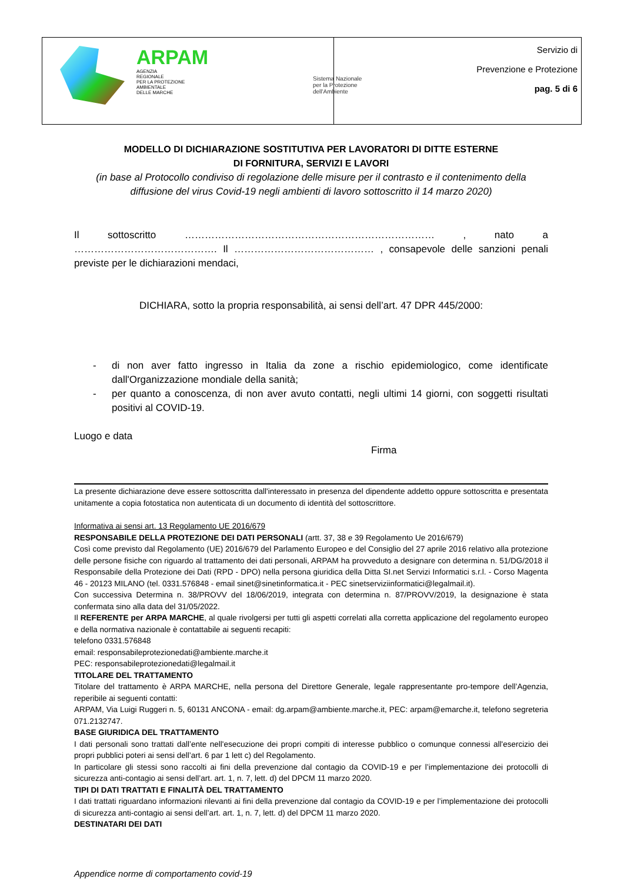| ARPAM AGENZIA REGIONALE PER LA PROTEZIONE AMBIENTALE DELLE MARCHE Sistema Nazionale per la Protezione dell'Ambiente | Servizio di Prevenzione e Protezione pag. 5 di 6 |
MODELLO DI DICHIARAZIONE SOSTITUTIVA PER LAVORATORI DI DITTE ESTERNE
DI FORNITURA, SERVIZI E LAVORI
(in base al Protocollo condiviso di regolazione delle misure per il contrasto e il contenimento della diffusione del virus Covid-19 negli ambienti di lavoro sottoscritto il 14 marzo 2020)
Il sottoscritto ………………………………………………………………… , nato a ……………………………………. Il …………………………………… , consapevole delle sanzioni penali previste per le dichiarazioni mendaci,
DICHIARA, sotto la propria responsabilità, ai sensi dell’art. 47 DPR 445/2000:
- di non aver fatto ingresso in Italia da zone a rischio epidemiologico, come identificate dall'Organizzazione mondiale della sanità;
- per quanto a conoscenza, di non aver avuto contatti, negli ultimi 14 giorni, con soggetti risultati positivi al COVID-19.
Luogo e data
Firma
La presente dichiarazione deve essere sottoscritta dall'interessato in presenza del dipendente addetto oppure sottoscritta e presentata unitamente a copia fotostatica non autenticata di un documento di identità del sottoscrittore.
Informativa ai sensi art. 13 Regolamento UE 2016/679
RESPONSABILE DELLA PROTEZIONE DEI DATI PERSONALI (artt. 37, 38 e 39 Regolamento Ue 2016/679)
Così come previsto dal Regolamento (UE) 2016/679 del Parlamento Europeo e del Consiglio del 27 aprile 2016 relativo alla protezione delle persone fisiche con riguardo al trattamento dei dati personali, ARPAM ha provveduto a designare con determina n. 51/DG/2018 il Responsabile della Protezione dei Dati (RPD - DPO) nella persona giuridica della Ditta SI.net Servizi Informatici s.r.l. - Corso Magenta 46 - 20123 MILANO (tel. 0331.576848 - email sinet@sinetinformatica.it - PEC sinetserviziinformatici@legalmail.it).
Con successiva Determina n. 38/PROVV del 18/06/2019, integrata con determina n. 87/PROVV/2019, la designazione è stata confermata sino alla data del 31/05/2022.
Il REFERENTE per ARPA MARCHE, al quale rivolgersi per tutti gli aspetti correlati alla corretta applicazione del regolamento europeo e della normativa nazionale è contattabile ai seguenti recapiti:
telefono 0331.576848
email: responsabileprotezionedati@ambiente.marche.it
PEC: responsabileprotezionedati@legalmail.it
TITOLARE DEL TRATTAMENTO
Titolare del trattamento è ARPA MARCHE, nella persona del Direttore Generale, legale rappresentante pro-tempore dell’Agenzia, reperibile ai seguenti contatti:
ARPAM, Via Luigi Ruggeri n. 5, 60131 ANCONA - email: dg.arpam@ambiente.marche.it, PEC: arpam@emarche.it, telefono segreteria 071.2132747.
BASE GIURIDICA DEL TRATTAMENTO
I dati personali sono trattati dall’ente nell'esecuzione dei propri compiti di interesse pubblico o comunque connessi all'esercizio dei propri pubblici poteri ai sensi dell’art. 6 par 1 lett c) del Regolamento.
In particolare gli stessi sono raccolti ai fini della prevenzione dal contagio da COVID-19 e per l’implementazione dei protocolli di sicurezza anti-contagio ai sensi dell’art. art. 1, n. 7, lett. d) del DPCM 11 marzo 2020.
TIPI DI DATI TRATTATI E FINALITÀ DEL TRATTAMENTO
I dati trattati riguardano informazioni rilevanti ai fini della prevenzione dal contagio da COVID-19 e per l’implementazione dei protocolli di sicurezza anti-contagio ai sensi dell’art. art. 1, n. 7, lett. d) del DPCM 11 marzo 2020.
DESTINATARI DEI DATI
Appendice norme di comportamento covid-19